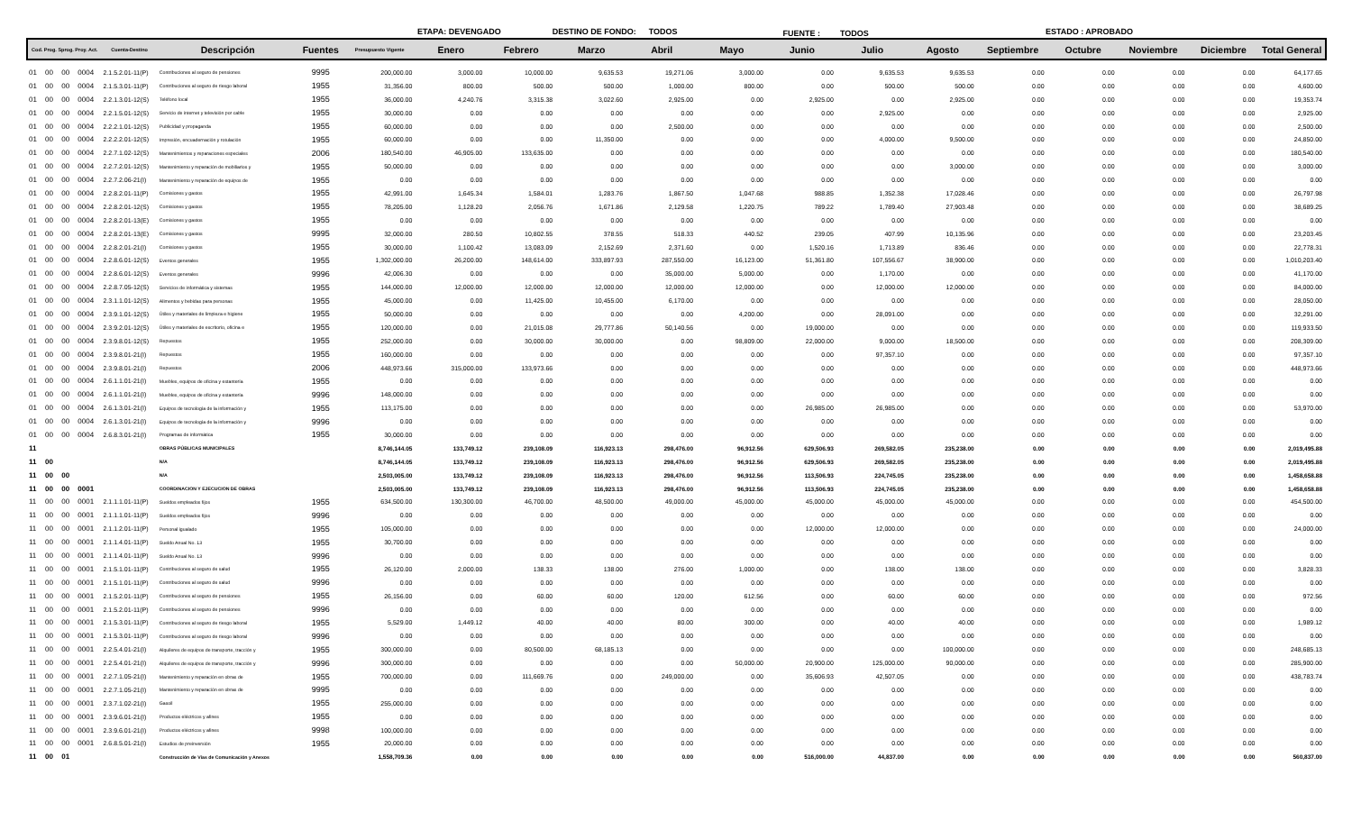ETAPA: DEVENGADO DESTINO DE FONDO: TODOS FUENTE : TODOS ESTADO : APROBADO
| Cod. Prog. Sprog. Proy. Act. | | | | Cuenta-Destino | Descripción | Fuentes | Presupuesto Vigente | Enero | Febrero | Marzo | Abril | Mayo | Junio | Julio | Agosto | Septiembre | Octubre | Noviembre | Diciembre | Total General |
| --- | --- | --- | --- | --- | --- | --- | --- | --- | --- | --- | --- | --- | --- | --- | --- | --- | --- | --- | --- | --- |
| 01 | 00 | 00 | 0004 | 2.1.5.2.01-11(P) | Contribuciones al seguro de pensiones | 9995 | 200,000.00 | 3,000.00 | 10,000.00 | 9,635.53 | 19,271.06 | 3,000.00 | 0.00 | 9,635.53 | 9,635.53 | 0.00 | 0.00 | 0.00 | 0.00 | 64,177.65 |
| 01 | 00 | 00 | 0004 | 2.1.5.3.01-11(P) | Contribuciones al seguro de riesgo laboral | 1955 | 31,356.00 | 800.00 | 500.00 | 500.00 | 1,000.00 | 800.00 | 0.00 | 500.00 | 500.00 | 0.00 | 0.00 | 0.00 | 0.00 | 4,600.00 |
| 01 | 00 | 00 | 0004 | 2.2.1.3.01-12(S) | Teléfono local | 1955 | 36,000.00 | 4,240.76 | 3,315.38 | 3,022.60 | 2,925.00 | 0.00 | 2,925.00 | 0.00 | 2,925.00 | 0.00 | 0.00 | 0.00 | 0.00 | 19,353.74 |
| 01 | 00 | 00 | 0004 | 2.2.1.5.01-12(S) | Servicio de internet y televisión por cable | 1955 | 30,000.00 | 0.00 | 0.00 | 0.00 | 0.00 | 0.00 | 0.00 | 2,925.00 | 0.00 | 0.00 | 0.00 | 0.00 | 0.00 | 2,925.00 |
| 01 | 00 | 00 | 0004 | 2.2.2.1.01-12(S) | Publicidad y propaganda | 1955 | 60,000.00 | 0.00 | 0.00 | 0.00 | 2,500.00 | 0.00 | 0.00 | 0.00 | 0.00 | 0.00 | 0.00 | 0.00 | 0.00 | 2,500.00 |
| 01 | 00 | 00 | 0004 | 2.2.2.2.01-12(S) | Impresión, encuadernación y rotulación | 1955 | 60,000.00 | 0.00 | 0.00 | 11,350.00 | 0.00 | 0.00 | 0.00 | 4,000.00 | 9,500.00 | 0.00 | 0.00 | 0.00 | 0.00 | 24,850.00 |
| 01 | 00 | 00 | 0004 | 2.2.7.1.02-12(S) | Mantenimientos y reparaciones especiales | 2006 | 180,540.00 | 46,905.00 | 133,635.00 | 0.00 | 0.00 | 0.00 | 0.00 | 0.00 | 0.00 | 0.00 | 0.00 | 0.00 | 0.00 | 180,540.00 |
| 01 | 00 | 00 | 0004 | 2.2.7.2.01-12(S) | Mantenimiento y reparación de mobiliarios y | 1955 | 50,000.00 | 0.00 | 0.00 | 0.00 | 0.00 | 0.00 | 0.00 | 0.00 | 3,000.00 | 0.00 | 0.00 | 0.00 | 0.00 | 3,000.00 |
| 01 | 00 | 00 | 0004 | 2.2.7.2.06-21(I) | Mantenimiento y reparación de equipos de | 1955 | 0.00 | 0.00 | 0.00 | 0.00 | 0.00 | 0.00 | 0.00 | 0.00 | 0.00 | 0.00 | 0.00 | 0.00 | 0.00 | 0.00 |
| 01 | 00 | 00 | 0004 | 2.2.8.2.01-11(P) | Comisiones y gastos | 1955 | 42,991.00 | 1,645.34 | 1,584.01 | 1,283.76 | 1,867.50 | 1,047.68 | 988.85 | 1,352.38 | 17,028.46 | 0.00 | 0.00 | 0.00 | 0.00 | 26,797.98 |
| 01 | 00 | 00 | 0004 | 2.2.8.2.01-12(S) | Comisiones y gastos | 1955 | 78,205.00 | 1,128.20 | 2,056.76 | 1,671.86 | 2,129.58 | 1,220.75 | 789.22 | 1,789.40 | 27,903.48 | 0.00 | 0.00 | 0.00 | 0.00 | 38,689.25 |
| 01 | 00 | 00 | 0004 | 2.2.8.2.01-13(E) | Comisiones y gastos | 1955 | 0.00 | 0.00 | 0.00 | 0.00 | 0.00 | 0.00 | 0.00 | 0.00 | 0.00 | 0.00 | 0.00 | 0.00 | 0.00 | 0.00 |
| 01 | 00 | 00 | 0004 | 2.2.8.2.01-13(E) | Comisiones y gastos | 9995 | 32,000.00 | 280.50 | 10,802.55 | 378.55 | 518.33 | 440.52 | 239.05 | 407.99 | 10,135.96 | 0.00 | 0.00 | 0.00 | 0.00 | 23,203.45 |
| 01 | 00 | 00 | 0004 | 2.2.8.2.01-21(I) | Comisiones y gastos | 1955 | 30,000.00 | 1,100.42 | 13,083.09 | 2,152.69 | 2,371.60 | 0.00 | 1,520.16 | 1,713.89 | 836.46 | 0.00 | 0.00 | 0.00 | 0.00 | 22,778.31 |
| 01 | 00 | 00 | 0004 | 2.2.8.6.01-12(S) | Eventos generales | 1955 | 1,302,000.00 | 26,200.00 | 148,614.00 | 333,897.93 | 287,550.00 | 16,123.00 | 51,361.80 | 107,556.67 | 38,900.00 | 0.00 | 0.00 | 0.00 | 0.00 | 1,010,203.40 |
| 01 | 00 | 00 | 0004 | 2.2.8.6.01-12(S) | Eventos generales | 9996 | 42,006.30 | 0.00 | 0.00 | 0.00 | 35,000.00 | 5,000.00 | 0.00 | 1,170.00 | 0.00 | 0.00 | 0.00 | 0.00 | 0.00 | 41,170.00 |
| 01 | 00 | 00 | 0004 | 2.2.8.7.05-12(S) | Servicios de informática y sistemas | 1955 | 144,000.00 | 12,000.00 | 12,000.00 | 12,000.00 | 12,000.00 | 12,000.00 | 0.00 | 12,000.00 | 12,000.00 | 0.00 | 0.00 | 0.00 | 0.00 | 84,000.00 |
| 01 | 00 | 00 | 0004 | 2.3.1.1.01-12(S) | Alimentos y bebidas para personas | 1955 | 45,000.00 | 0.00 | 11,425.00 | 10,455.00 | 6,170.00 | 0.00 | 0.00 | 0.00 | 0.00 | 0.00 | 0.00 | 0.00 | 0.00 | 28,050.00 |
| 01 | 00 | 00 | 0004 | 2.3.9.1.01-12(S) | Útiles y materiales de limpieza e higiene | 1955 | 50,000.00 | 0.00 | 0.00 | 0.00 | 0.00 | 4,200.00 | 0.00 | 28,091.00 | 0.00 | 0.00 | 0.00 | 0.00 | 0.00 | 32,291.00 |
| 01 | 00 | 00 | 0004 | 2.3.9.2.01-12(S) | Útiles y materiales de escritorio, oficina e | 1955 | 120,000.00 | 0.00 | 21,015.08 | 29,777.86 | 50,140.56 | 0.00 | 19,000.00 | 0.00 | 0.00 | 0.00 | 0.00 | 0.00 | 0.00 | 119,933.50 |
| 01 | 00 | 00 | 0004 | 2.3.9.8.01-12(S) | Repuestos | 1955 | 252,000.00 | 0.00 | 30,000.00 | 30,000.00 | 0.00 | 98,809.00 | 22,000.00 | 9,000.00 | 18,500.00 | 0.00 | 0.00 | 0.00 | 0.00 | 208,309.00 |
| 01 | 00 | 00 | 0004 | 2.3.9.8.01-21(I) | Repuestos | 1955 | 160,000.00 | 0.00 | 0.00 | 0.00 | 0.00 | 0.00 | 0.00 | 97,357.10 | 0.00 | 0.00 | 0.00 | 0.00 | 0.00 | 97,357.10 |
| 01 | 00 | 00 | 0004 | 2.3.9.8.01-21(I) | Repuestos | 2006 | 448,973.66 | 315,000.00 | 133,973.66 | 0.00 | 0.00 | 0.00 | 0.00 | 0.00 | 0.00 | 0.00 | 0.00 | 0.00 | 0.00 | 448,973.66 |
| 01 | 00 | 00 | 0004 | 2.6.1.1.01-21(I) | Muebles, equipos de oficina y estantería | 1955 | 0.00 | 0.00 | 0.00 | 0.00 | 0.00 | 0.00 | 0.00 | 0.00 | 0.00 | 0.00 | 0.00 | 0.00 | 0.00 | 0.00 |
| 01 | 00 | 00 | 0004 | 2.6.1.1.01-21(I) | Muebles, equipos de oficina y estantería | 9996 | 148,000.00 | 0.00 | 0.00 | 0.00 | 0.00 | 0.00 | 0.00 | 0.00 | 0.00 | 0.00 | 0.00 | 0.00 | 0.00 | 0.00 |
| 01 | 00 | 00 | 0004 | 2.6.1.3.01-21(I) | Equipos de tecnología de la información y | 1955 | 113,175.00 | 0.00 | 0.00 | 0.00 | 0.00 | 0.00 | 26,985.00 | 26,985.00 | 0.00 | 0.00 | 0.00 | 0.00 | 0.00 | 53,970.00 |
| 01 | 00 | 00 | 0004 | 2.6.1.3.01-21(I) | Equipos de tecnología de la información y | 9996 | 0.00 | 0.00 | 0.00 | 0.00 | 0.00 | 0.00 | 0.00 | 0.00 | 0.00 | 0.00 | 0.00 | 0.00 | 0.00 | 0.00 |
| 01 | 00 | 00 | 0004 | 2.6.8.3.01-21(I) | Programas de informática | 1955 | 30,000.00 | 0.00 | 0.00 | 0.00 | 0.00 | 0.00 | 0.00 | 0.00 | 0.00 | 0.00 | 0.00 | 0.00 | 0.00 | 0.00 |
| 11 | | | | | OBRAS PÚBLICAS MUNICIPALES | | 8,746,144.05 | 133,749.12 | 239,108.09 | 116,923.13 | 298,476.00 | 96,912.56 | 629,506.93 | 269,582.05 | 235,238.00 | 0.00 | 0.00 | 0.00 | 0.00 | 2,019,495.88 |
| 11 | 00 | | | | N/A | | 8,746,144.05 | 133,749.12 | 239,108.09 | 116,923.13 | 298,476.00 | 96,912.56 | 629,506.93 | 269,582.05 | 235,238.00 | 0.00 | 0.00 | 0.00 | 0.00 | 2,019,495.88 |
| 11 | 00 | 00 | | | N/A | | 2,503,005.00 | 133,749.12 | 239,108.09 | 116,923.13 | 298,476.00 | 96,912.56 | 113,506.93 | 224,745.05 | 235,238.00 | 0.00 | 0.00 | 0.00 | 0.00 | 1,458,658.88 |
| 11 | 00 | 00 | 0001 | | COORDINACION Y EJECUCION DE OBRAS | | 2,503,005.00 | 133,749.12 | 239,108.09 | 116,923.13 | 298,476.00 | 96,912.56 | 113,506.93 | 224,745.05 | 235,238.00 | 0.00 | 0.00 | 0.00 | 0.00 | 1,458,658.88 |
| 11 | 00 | 00 | 0001 | 2.1.1.1.01-11(P) | Sueldos empleados fijos | 1955 | 634,500.00 | 130,300.00 | 46,700.00 | 48,500.00 | 49,000.00 | 45,000.00 | 45,000.00 | 45,000.00 | 45,000.00 | 0.00 | 0.00 | 0.00 | 0.00 | 454,500.00 |
| 11 | 00 | 00 | 0001 | 2.1.1.1.01-11(P) | Sueldos empleados fijos | 9996 | 0.00 | 0.00 | 0.00 | 0.00 | 0.00 | 0.00 | 0.00 | 0.00 | 0.00 | 0.00 | 0.00 | 0.00 | 0.00 | 0.00 |
| 11 | 00 | 00 | 0001 | 2.1.1.2.01-11(P) | Personal igualado | 1955 | 105,000.00 | 0.00 | 0.00 | 0.00 | 0.00 | 0.00 | 12,000.00 | 12,000.00 | 0.00 | 0.00 | 0.00 | 0.00 | 0.00 | 24,000.00 |
| 11 | 00 | 00 | 0001 | 2.1.1.4.01-11(P) | Sueldo Anual No. 13 | 1955 | 30,700.00 | 0.00 | 0.00 | 0.00 | 0.00 | 0.00 | 0.00 | 0.00 | 0.00 | 0.00 | 0.00 | 0.00 | 0.00 | 0.00 |
| 11 | 00 | 00 | 0001 | 2.1.1.4.01-11(P) | Sueldo Anual No. 13 | 9996 | 0.00 | 0.00 | 0.00 | 0.00 | 0.00 | 0.00 | 0.00 | 0.00 | 0.00 | 0.00 | 0.00 | 0.00 | 0.00 | 0.00 |
| 11 | 00 | 00 | 0001 | 2.1.5.1.01-11(P) | Contribuciones al seguro de salud | 1955 | 26,120.00 | 2,000.00 | 138.33 | 138.00 | 276.00 | 1,000.00 | 0.00 | 138.00 | 138.00 | 0.00 | 0.00 | 0.00 | 0.00 | 3,828.33 |
| 11 | 00 | 00 | 0001 | 2.1.5.1.01-11(P) | Contribuciones al seguro de salud | 9996 | 0.00 | 0.00 | 0.00 | 0.00 | 0.00 | 0.00 | 0.00 | 0.00 | 0.00 | 0.00 | 0.00 | 0.00 | 0.00 | 0.00 |
| 11 | 00 | 00 | 0001 | 2.1.5.2.01-11(P) | Contribuciones al seguro de pensiones | 1955 | 26,156.00 | 0.00 | 60.00 | 60.00 | 120.00 | 612.56 | 0.00 | 60.00 | 60.00 | 0.00 | 0.00 | 0.00 | 0.00 | 972.56 |
| 11 | 00 | 00 | 0001 | 2.1.5.2.01-11(P) | Contribuciones al seguro de pensiones | 9996 | 0.00 | 0.00 | 0.00 | 0.00 | 0.00 | 0.00 | 0.00 | 0.00 | 0.00 | 0.00 | 0.00 | 0.00 | 0.00 | 0.00 |
| 11 | 00 | 00 | 0001 | 2.1.5.3.01-11(P) | Contribuciones al seguro de riesgo laboral | 1955 | 5,529.00 | 1,449.12 | 40.00 | 40.00 | 80.00 | 300.00 | 0.00 | 40.00 | 40.00 | 0.00 | 0.00 | 0.00 | 0.00 | 1,989.12 |
| 11 | 00 | 00 | 0001 | 2.1.5.3.01-11(P) | Contribuciones al seguro de riesgo laboral | 9996 | 0.00 | 0.00 | 0.00 | 0.00 | 0.00 | 0.00 | 0.00 | 0.00 | 0.00 | 0.00 | 0.00 | 0.00 | 0.00 | 0.00 |
| 11 | 00 | 00 | 0001 | 2.2.5.4.01-21(I) | Alquileres de equipos de transporte, tracción y | 1955 | 300,000.00 | 0.00 | 80,500.00 | 68,185.13 | 0.00 | 0.00 | 0.00 | 0.00 | 100,000.00 | 0.00 | 0.00 | 0.00 | 0.00 | 248,685.13 |
| 11 | 00 | 00 | 0001 | 2.2.5.4.01-21(I) | Alquileres de equipos de transporte, tracción y | 9996 | 300,000.00 | 0.00 | 0.00 | 0.00 | 0.00 | 50,000.00 | 20,900.00 | 125,000.00 | 90,000.00 | 0.00 | 0.00 | 0.00 | 0.00 | 285,900.00 |
| 11 | 00 | 00 | 0001 | 2.2.7.1.05-21(I) | Mantenimiento y reparación en obras de | 1955 | 700,000.00 | 0.00 | 111,669.76 | 0.00 | 249,000.00 | 0.00 | 35,606.93 | 42,507.05 | 0.00 | 0.00 | 0.00 | 0.00 | 0.00 | 438,783.74 |
| 11 | 00 | 00 | 0001 | 2.2.7.1.05-21(I) | Mantenimiento y reparación en obras de | 9995 | 0.00 | 0.00 | 0.00 | 0.00 | 0.00 | 0.00 | 0.00 | 0.00 | 0.00 | 0.00 | 0.00 | 0.00 | 0.00 | 0.00 |
| 11 | 00 | 00 | 0001 | 2.3.7.1.02-21(I) | Gasoil | 1955 | 255,000.00 | 0.00 | 0.00 | 0.00 | 0.00 | 0.00 | 0.00 | 0.00 | 0.00 | 0.00 | 0.00 | 0.00 | 0.00 | 0.00 |
| 11 | 00 | 00 | 0001 | 2.3.9.6.01-21(I) | Productos eléctricos y afines | 1955 | 0.00 | 0.00 | 0.00 | 0.00 | 0.00 | 0.00 | 0.00 | 0.00 | 0.00 | 0.00 | 0.00 | 0.00 | 0.00 | 0.00 |
| 11 | 00 | 00 | 0001 | 2.3.9.6.01-21(I) | Productos eléctricos y afines | 9998 | 100,000.00 | 0.00 | 0.00 | 0.00 | 0.00 | 0.00 | 0.00 | 0.00 | 0.00 | 0.00 | 0.00 | 0.00 | 0.00 | 0.00 |
| 11 | 00 | 00 | 0001 | 2.6.8.5.01-21(I) | Estudios de preinversión | 1955 | 20,000.00 | 0.00 | 0.00 | 0.00 | 0.00 | 0.00 | 0.00 | 0.00 | 0.00 | 0.00 | 0.00 | 0.00 | 0.00 | 0.00 |
| 11 | 00 | 01 | | | Construcción de Vías de Comunicación y Anexos | | 1,558,709.36 | 0.00 | 0.00 | 0.00 | 0.00 | 0.00 | 516,000.00 | 44,837.00 | 0.00 | 0.00 | 0.00 | 0.00 | 0.00 | 560,837.00 |